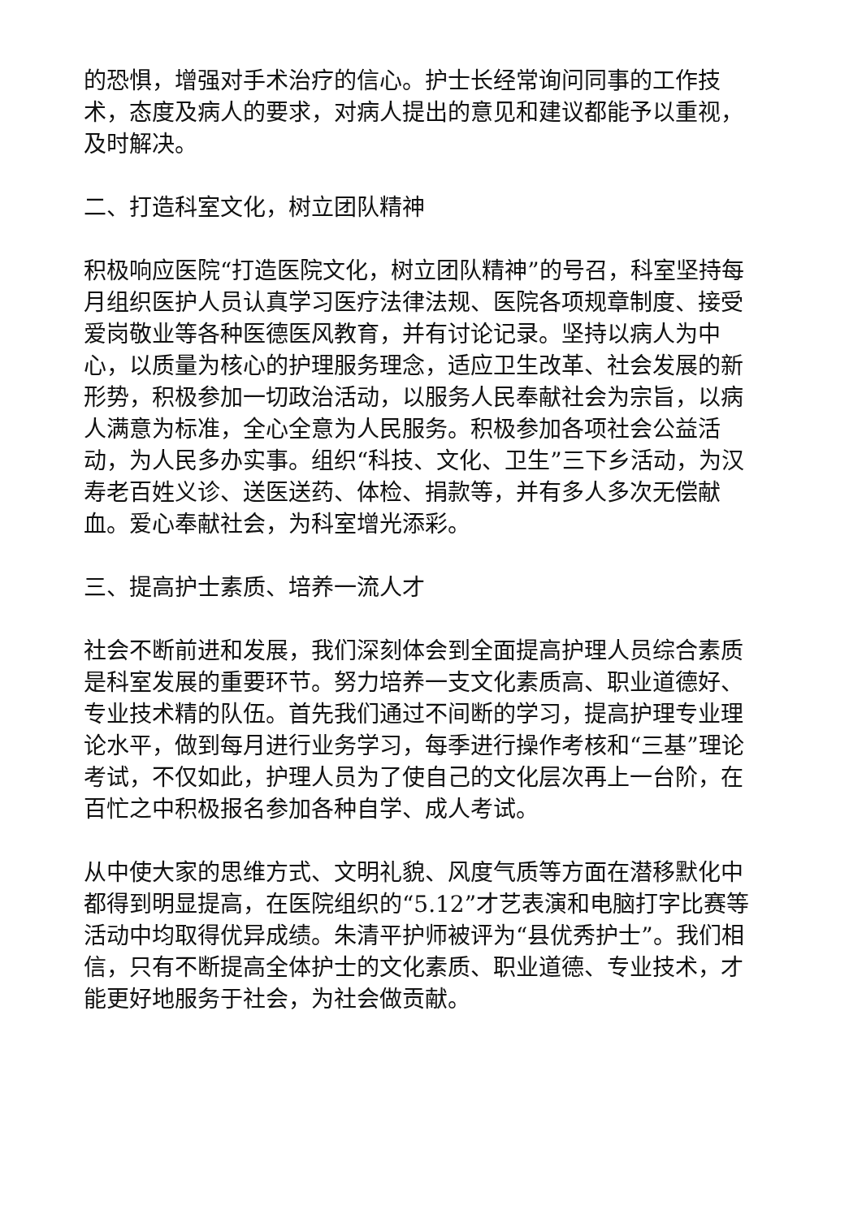的恐惧，增强对手术治疗的信心。护士长经常询问同事的工作技术，态度及病人的要求，对病人提出的意见和建议都能予以重视，及时解决。
二、打造科室文化，树立团队精神
积极响应医院“打造医院文化，树立团队精神”的号召，科室坚持每月组织医护人员认真学习医疗法律法规、医院各项规章制度、接受爱岗敬业等各种医德医风教育，并有讨论记录。坚持以病人为中心，以质量为核心的护理服务理念，适应卫生改革、社会发展的新形势，积极参加一切政治活动，以服务人民奉献社会为宗旨，以病人满意为标准，全心全意为人民服务。积极参加各项社会公益活动，为人民多办实事。组织“科技、文化、卫生”三下乡活动，为汉寿老百姓义诊、送医送药、体检、捐款等，并有多人多次无偿献血。爱心奉献社会，为科室增光添彩。
三、提高护士素质、培养一流人才
社会不断前进和发展，我们深刻体会到全面提高护理人员综合素质是科室发展的重要环节。努力培养一支文化素质高、职业道德好、专业技术精的队伍。首先我们通过不间断的学习，提高护理专业理论水平，做到每月进行业务学习，每季进行操作考核和“三基”理论考试，不仅如此，护理人员为了使自己的文化层次再上一台阶，在百忙之中积极报名参加各种自学、成人考试。
从中使大家的思维方式、文明礼貌、风度气质等方面在潜移默化中都得到明显提高，在医院组织的“5.12”才艺表演和电脑打字比赛等活动中均取得优异成绩。朱清平护师被评为“县优秀护士”。我们相信，只有不断提高全体护士的文化素质、职业道德、专业技术，才能更好地服务于社会，为社会做贡献。